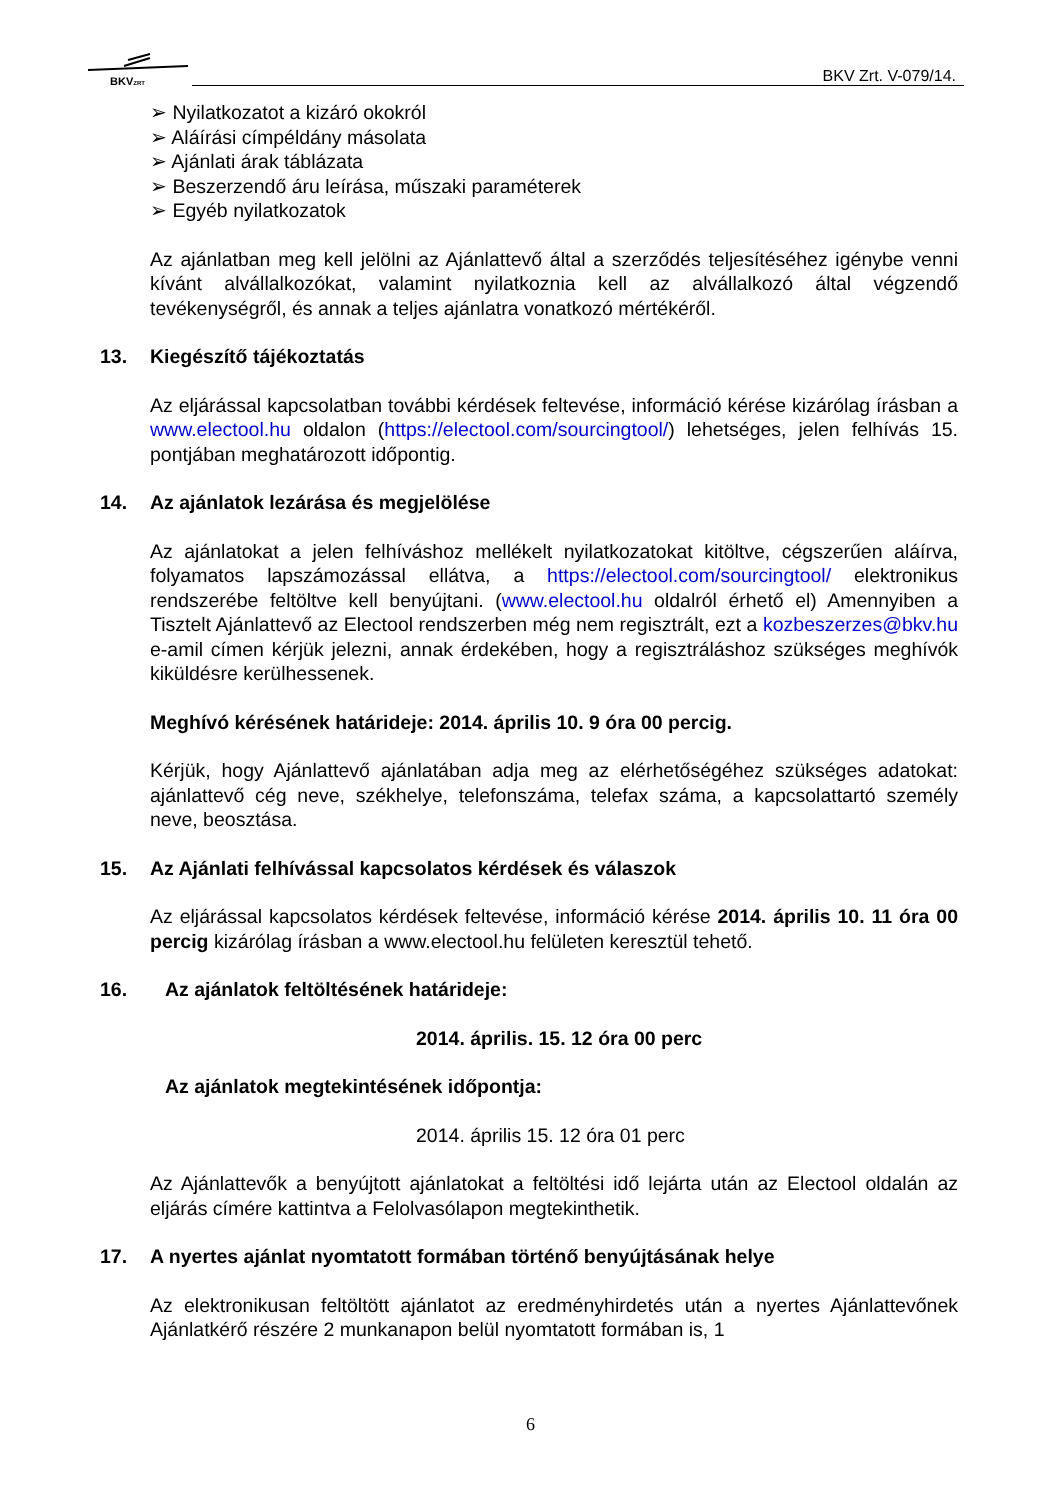BKVZRT
BKV Zrt. V-079/14.
➢ Nyilatkozatot a kizáró okokról
➢ Aláírási címpéldány másolata
➢ Ajánlati árak táblázata
➢ Beszerzendő áru leírása, műszaki paraméterek
➢ Egyéb nyilatkozatok
Az ajánlatban meg kell jelölni az Ajánlattevő által a szerződés teljesítéséhez igénybe venni kívánt alvállalkozókat, valamint nyilatkoznia kell az alvállalkozó által végzendő tevékenységről, és annak a teljes ajánlatra vonatkozó mértékéről.
13. Kiegészítő tájékoztatás
Az eljárással kapcsolatban további kérdések feltevése, információ kérése kizárólag írásban a www.electool.hu oldalon (https://electool.com/sourcingtool/) lehetséges, jelen felhívás 15. pontjában meghatározott időpontig.
14. Az ajánlatok lezárása és megjelölése
Az ajánlatokat a jelen felhíváshoz mellékelt nyilatkozatokat kitöltve, cégszerűen aláírva, folyamatos lapszámozással ellátva, a https://electool.com/sourcingtool/ elektronikus rendszerébe feltöltve kell benyújtani. (www.electool.hu oldalról érhető el) Amennyiben a Tisztelt Ajánlattevő az Electool rendszerben még nem regisztrált, ezt a kozbeszerzes@bkv.hu e-amil címen kérjük jelezni, annak érdekében, hogy a regisztráláshoz szükséges meghívók kiküldésre kerülhessenek.
Meghívó kérésének határideje: 2014. április 10. 9 óra 00 percig.
Kérjük, hogy Ajánlattevő ajánlatában adja meg az elérhetőségéhez szükséges adatokat: ajánlattevő cég neve, székhelye, telefonszáma, telefax száma, a kapcsolattartó személy neve, beosztása.
15. Az Ajánlati felhívással kapcsolatos kérdések és válaszok
Az eljárással kapcsolatos kérdések feltevése, információ kérése 2014. április 10. 11 óra 00 percig kizárólag írásban a www.electool.hu felületen keresztül tehető.
16. Az ajánlatok feltöltésének határideje:
2014. április. 15. 12 óra 00 perc
Az ajánlatok megtekintésének időpontja:
2014. április 15. 12 óra 01 perc
Az Ajánlattevők a benyújtott ajánlatokat a feltöltési idő lejárta után az Electool oldalán az eljárás címére kattintva a Felolvasólapon megtekinthetik.
17. A nyertes ajánlat nyomtatott formában történő benyújtásának helye
Az elektronikusan feltöltött ajánlatot az eredményhirdetés után a nyertes Ajánlattevőnek Ajánlatkérő részére 2 munkanapon belül nyomtatott formában is, 1
6